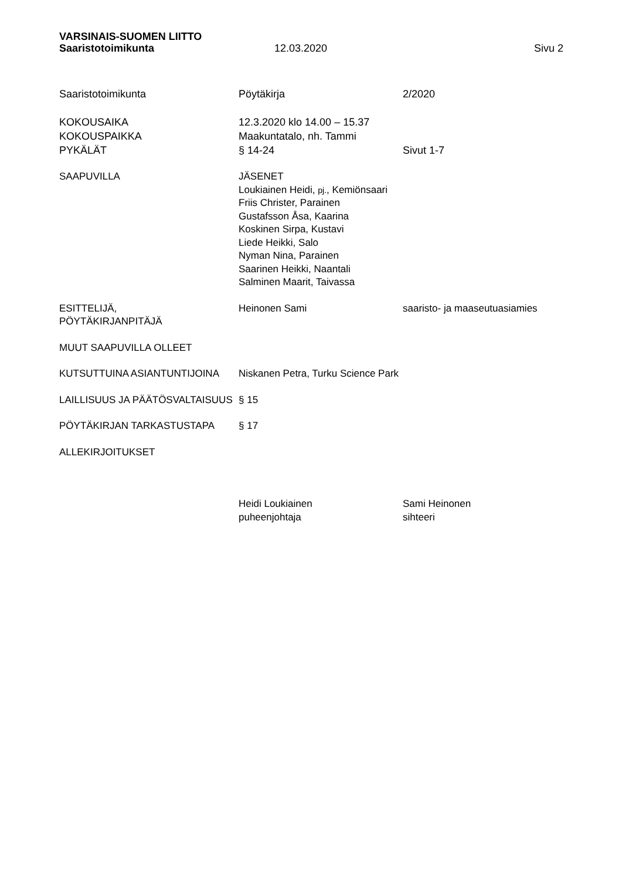VARSINAIS-SUOMEN LIITTO
Saaristotoimikunta 12.03.2020 Sivu 2
Saaristotoimikunta Pöytäkirja 2/2020
KOKOUSAIKA
KOKOUSPAIKKA
PYKÄLÄT
12.3.2020 klo 14.00 – 15.37
Maakuntatalo, nh. Tammi
§ 14-24
Sivut 1-7
SAAPUVILLA JÄSENET
Loukiainen Heidi, pj., Kemiönsaari
Friis Christer, Parainen
Gustafsson Åsa, Kaarina
Koskinen Sirpa, Kustavi
Liede Heikki, Salo
Nyman Nina, Parainen
Saarinen Heikki, Naantali
Salminen Maarit, Taivassa
ESITTELIJÄ,
PÖYTÄKIRJANPITÄJÄ
Heinonen Sami saaristo- ja maaseutuasiamies
MUUT SAAPUVILLA OLLEET
KUTSUTTUINA ASIANTUNTIJOINA Niskanen Petra, Turku Science Park
LAILLISUUS JA PÄÄTÖSVALTAISUUS § 15
PÖYTÄKIRJAN TARKASTUSTAPA § 17
ALLEKIRJOITUKSET
Heidi Loukiainen
puheenjohtaja
Sami Heinonen
sihteeri